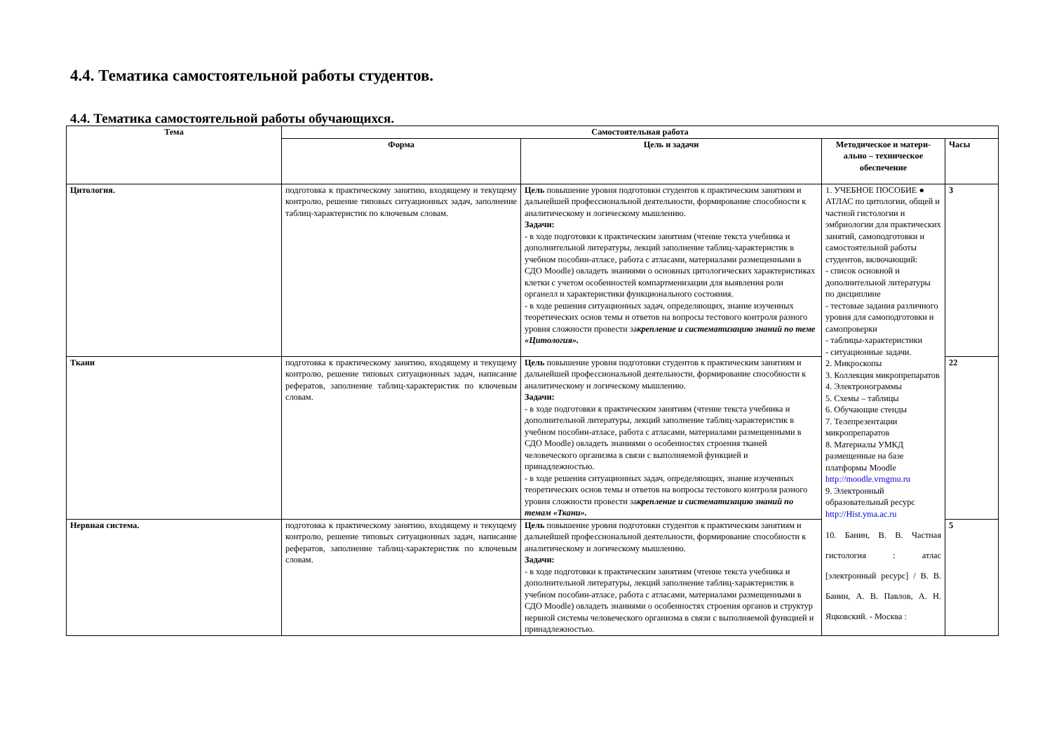4.4. Тематика самостоятельной работы студентов.
4.4. Тематика самостоятельной работы обучающихся.
| Тема | Самостоятельная работа | | | |
| --- | --- | --- | --- | --- |
| | Форма | Цель и задачи | Методическое и матери-ально – техническое обеспечение | Часы |
| Цитология. | подготовка к практическому занятию, входящему и текущему контролю, решение типовых ситуационных задач, заполнение таблиц-характеристик по ключевым словам. | Цель повышение уровня подготовки студентов к практическим занятиям и дальнейшей профессиональной деятельности, формирование способности к аналитическому и логическому мышлению. Задачи: - в ходе подготовки к практическим занятиям (чтение текста учебника и дополнительной литературы, лекций заполнение таблиц-характеристик в учебном пособии-атласе, работа с атласами, материалами размещенными в СДО Moodle) овладеть знаниями о основных цитологических характеристиках клетки с учетом особенностей компартменизации для выявления роли органелл и характеристики функционального состояния. - в ходе решения ситуационных задач, определяющих, знание изученных теоретических основ темы и ответов на вопросы тестового контроля разного уровня сложности провести за крепление и систематизацию знаний по теме «Цитология». | 1. УЧЕБНОЕ ПОСОБИЕ ● АТЛАС по цитологии, общей и частной гистологии и эмбриологии для практических занятий, самоподготовки и самостоятельной работы студентов, включающий: - список основной и дополнительной литературы по дисциплине - тестовые задания различного уровня для самоподготовки и самопроверки - таблицы-характеристики - ситуационные задачи. 2. Микроскопы 3. Коллекция микропрепаратов 4. Электронограммы 5. Схемы – таблицы 6. Обучающие стенды 7. Телепрезентации микропрепаратов 8. Материалы УМКД размещенные на базе платформы Moodle http://moodle.vrngmu.ru 9. Электронный образовательный ресурс http://Hist.yma.ac.ru 10. Банин, В. В. Частная гистология : атлас [электронный ресурс] / В. В. Банин, А. В. Павлов, А. Н. Яцковский. - Москва : | 3 |
| Ткани | подготовка к практическому занятию, входящему и текущему контролю, решение типовых ситуационных задач, написание рефератов, заполнение таблиц-характеристик по ключевым словам. | Цель повышение уровня подготовки студентов к практическим занятиям и дальнейшей профессиональной деятельности, формирование способности к аналитическому и логическому мышлению. Задачи: - в ходе подготовки к практическим занятиям (чтение текста учебника и дополнительной литературы, лекций заполнение таблиц-характеристик в учебном пособии-атласе, работа с атласами, материалами размещенными в СДО Moodle) овладеть знаниями о особенностях строения тканей человеческого организма в связи с выполняемой функцией и принадлежностью. - в ходе решения ситуационных задач, определяющих, знание изученных теоретических основ темы и ответов на вопросы тестового контроля разного уровня сложности провести за крепление и систематизацию знаний по темам «Ткани». | | 22 |
| Нервная система. | подготовка к практическому занятию, входящему и текущему контролю, решение типовых ситуационных задач, написание рефератов, заполнение таблиц-характеристик по ключевым словам. | Цель повышение уровня подготовки студентов к практическим занятиям и дальнейшей профессиональной деятельности, формирование способности к аналитическому и логическому мышлению. Задачи: - в ходе подготовки к практическим занятиям (чтение текста учебника и дополнительной литературы, лекций заполнение таблиц-характеристик в учебном пособии-атласе, работа с атласами, материалами размещенными в СДО Moodle) овладеть знаниями о особенностях строения органов и структур нервной системы человеческого организма в связи с выполняемой функцией и принадлежностью. | | 5 |